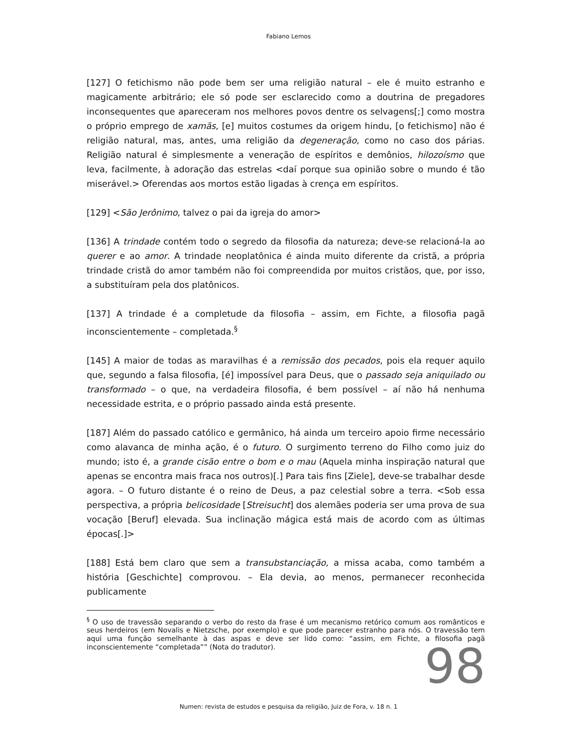Fabiano Lemos
[127] O fetichismo não pode bem ser uma religião natural – ele é muito estranho e magicamente arbitrário; ele só pode ser esclarecido como a doutrina de pregadores inconsequentes que apareceram nos melhores povos dentre os selvagens[;] como mostra o próprio emprego de xamãs, [e] muitos costumes da origem hindu, [o fetichismo] não é religião natural, mas, antes, uma religião da degeneração, como no caso dos párias. Religião natural é simplesmente a veneração de espíritos e demônios, hilozoísmo que leva, facilmente, à adoração das estrelas <daí porque sua opinião sobre o mundo é tão miserável.> Oferendas aos mortos estão ligadas à crença em espíritos.
[129] <São Jerônimo, talvez o pai da igreja do amor>
[136] A trindade contém todo o segredo da filosofia da natureza; deve-se relacioná-la ao querer e ao amor. A trindade neoplatônica é ainda muito diferente da cristã, a própria trindade cristã do amor também não foi compreendida por muitos cristãos, que, por isso, a substituíram pela dos platônicos.
[137] A trindade é a completude da filosofia – assim, em Fichte, a filosofia pagã inconscientemente – completada.<sup>§</sup>
[145] A maior de todas as maravilhas é a remissão dos pecados, pois ela requer aquilo que, segundo a falsa filosofia, [é] impossível para Deus, que o passado seja aniquilado ou transformado – o que, na verdadeira filosofia, é bem possível – aí não há nenhuma necessidade estrita, e o próprio passado ainda está presente.
[187] Além do passado católico e germânico, há ainda um terceiro apoio firme necessário como alavanca de minha ação, é o futuro. O surgimento terreno do Filho como juiz do mundo; isto é, a grande cisão entre o bom e o mau (Aquela minha inspiração natural que apenas se encontra mais fraca nos outros)[.] Para tais fins [Ziele], deve-se trabalhar desde agora. – O futuro distante é o reino de Deus, a paz celestial sobre a terra. <Sob essa perspectiva, a própria belicosidade [Streisucht] dos alemães poderia ser uma prova de sua vocação [Beruf] elevada. Sua inclinação mágica está mais de acordo com as últimas épocas[.]>
[188] Está bem claro que sem a transubstanciação, a missa acaba, como também a história [Geschichte] comprovou. – Ela devia, ao menos, permanecer reconhecida publicamente
<sup>§</sup> O uso de travessão separando o verbo do resto da frase é um mecanismo retórico comum aos românticos e seus herdeiros (em Novalis e Nietzsche, por exemplo) e que pode parecer estranho para nós. O travessão tem aqui uma função semelhante à das aspas e deve ser lido como: “assim, em Fichte, a filosofia pagã inconscientemente “completada”” (Nota do tradutor).
98
Numen: revista de estudos e pesquisa da religião, Juiz de Fora, v. 18 n. 1